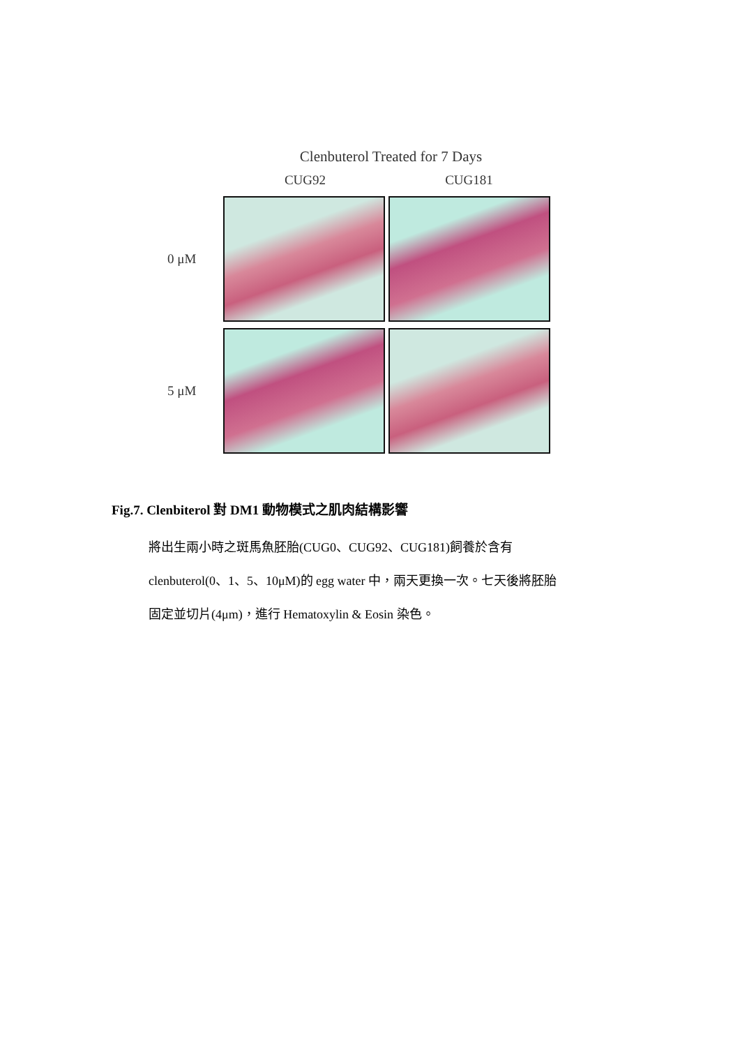Clenbuterol Treated for 7 Days
CUG92 CUG181
0 μM
5 μM
Fig.7. Clenbiterol 對 DM1 動物模式之肌肉結構影響
將出生兩小時之斑馬魚胚胎(CUG0、CUG92、CUG181)飼養於含有
clenbuterol(0、1、5、10μM)的 egg water 中，兩天更換一次。七天後將胚胎
固定並切片(4μm)，進行 Hematoxylin & Eosin 染色。